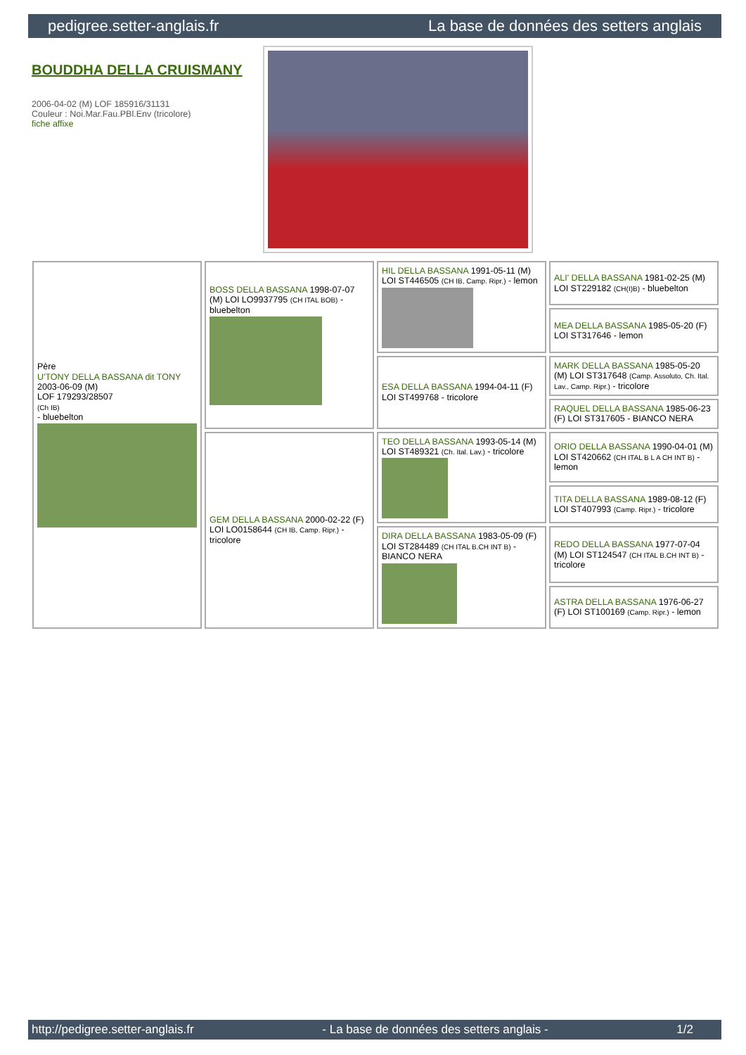pedigree.setter-anglais.fr La base de données des setters anglais
BOUDDHA DELLA CRUISMANY
2006-04-02 (M) LOF 185916/31131
Couleur : Noi.Mar.Fau.PBl.Env (tricolore)
fiche affixe
| Père U'TONY DELLA BASSANA dit TONY 2003-06-09 (M) LOF 179293/28507 (Ch IB) - bluebelton | BOSS DELLA BASSANA 1998-07-07 (M) LOI LO9937795 (CH ITAL BOB) - bluebelton | HIL DELLA BASSANA 1991-05-11 (M) LOI ST446505 (CH IB, Camp. Ripr.) - lemon | ALI' DELLA BASSANA 1981-02-25 (M) LOI ST229182 (CH(I)B) - bluebelton |
| | | | MEA DELLA BASSANA 1985-05-20 (F) LOI ST317646 - lemon |
| | | ESA DELLA BASSANA 1994-04-11 (F) LOI ST499768 - tricolore | MARK DELLA BASSANA 1985-05-20 (M) LOI ST317648 (Camp. Assoluto, Ch. Ital. Lav., Camp. Ripr.) - tricolore |
| | | | RAQUEL DELLA BASSANA 1985-06-23 (F) LOI ST317605 - BIANCO NERA |
| | GEM DELLA BASSANA 2000-02-22 (F) LOI LO0158644 (CH IB, Camp. Ripr.) - tricolore | TEO DELLA BASSANA 1993-05-14 (M) LOI ST489321 (Ch. Ital. Lav.) - tricolore | ORIO DELLA BASSANA 1990-04-01 (M) LOI ST420662 (CH ITAL B L A CH INT B) - lemon |
| | | | TITA DELLA BASSANA 1989-08-12 (F) LOI ST407993 (Camp. Ripr.) - tricolore |
| | | DIRA DELLA BASSANA 1983-05-09 (F) LOI ST284489 (CH ITAL B.CH INT B) - BIANCO NERA | REDO DELLA BASSANA 1977-07-04 (M) LOI ST124547 (CH ITAL B.CH INT B) - tricolore |
| | | | ASTRA DELLA BASSANA 1976-06-27 (F) LOI ST100169 (Camp. Ripr.) - lemon |
http://pedigree.setter-anglais.fr - La base de données des setters anglais - 1/2